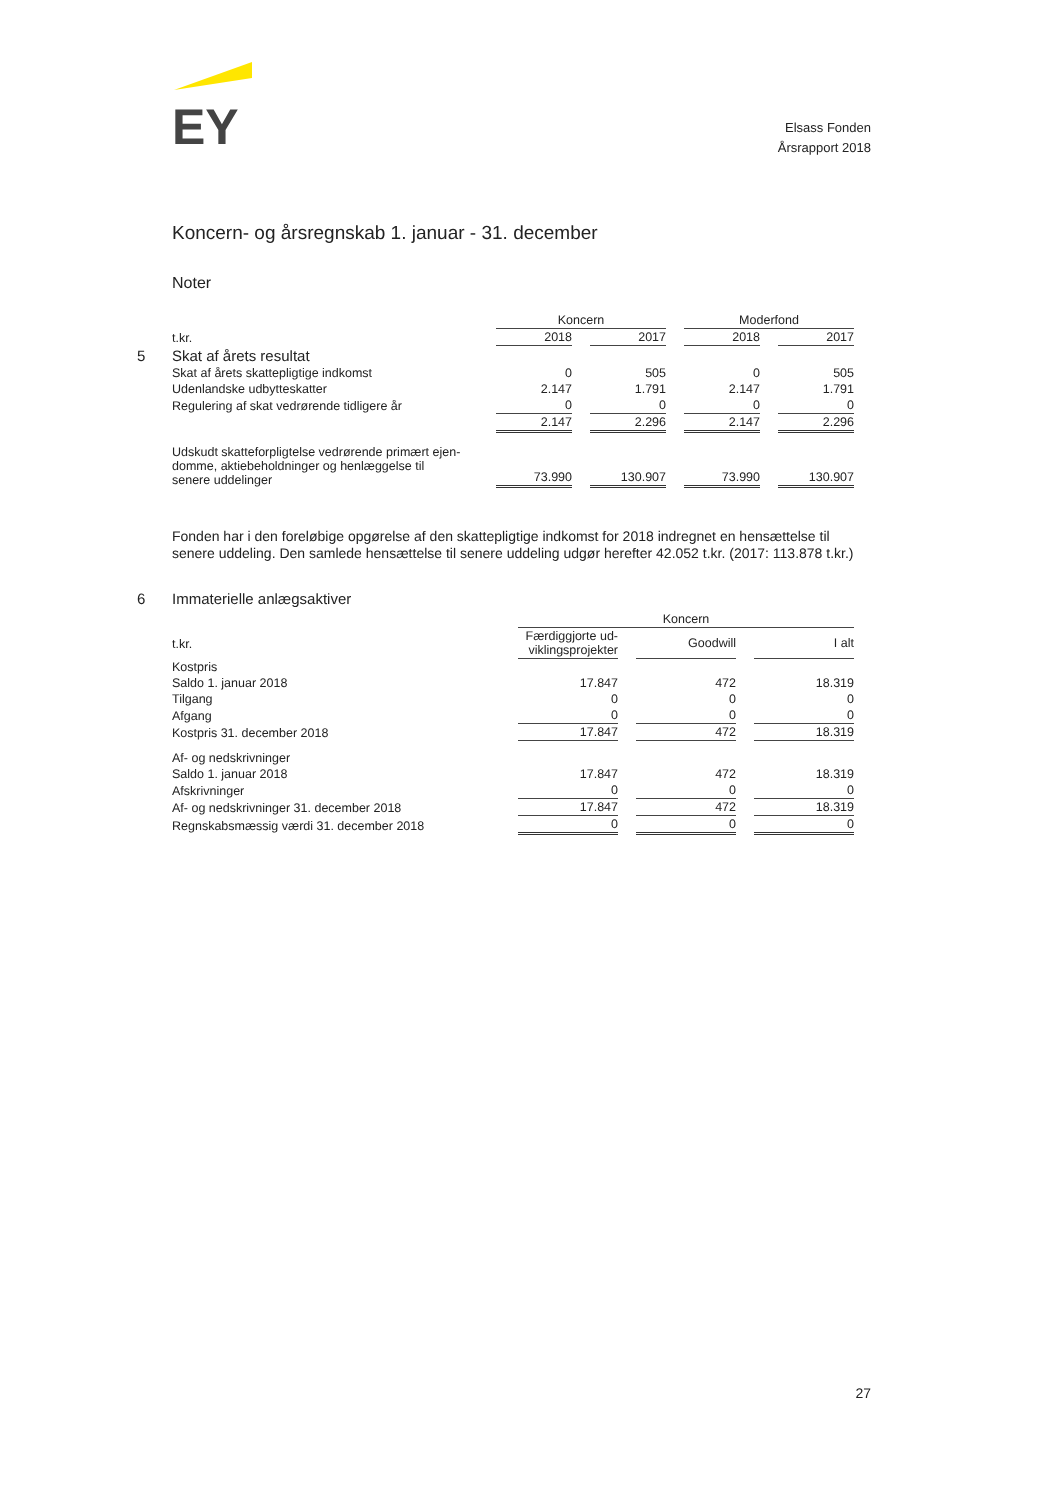EY
Elsass Fonden
Årsrapport 2018
Koncern- og årsregnskab 1. januar - 31. december
Noter
| | Koncern | | Moderfond | |
| --- | --- | --- | --- | --- |
| t.kr. | 2018 | 2017 | 2018 | 2017 |
| 5 Skat af årets resultat | | | | |
| Skat af årets skattepligtige indkomst | 0 | 505 | 0 | 505 |
| Udenlandske udbytteskatter | 2.147 | 1.791 | 2.147 | 1.791 |
| Regulering af skat vedrørende tidligere år | 0 | 0 | 0 | 0 |
| | 2.147 | 2.296 | 2.147 | 2.296 |
| Udskudt skatteforpligtelse vedrørende primært ejen- domme, aktiebeholdninger og henlæggelse til senere uddelinger | 73.990 | 130.907 | 73.990 | 130.907 |
Fonden har i den foreløbige opgørelse af den skattepligtige indkomst for 2018 indregnet en hensættelse til senere uddeling. Den samlede hensættelse til senere uddeling udgør herefter 42.052 t.kr. (2017: 113.878 t.kr.)
6 Immaterielle anlægsaktiver
| | Koncern | | |
| --- | --- | --- | --- |
| t.kr. | Færdiggjorte ud- viklingsprojekter | Goodwill | I alt |
| Kostpris | | | |
| Saldo 1. januar 2018 | 17.847 | 472 | 18.319 |
| Tilgang | 0 | 0 | 0 |
| Afgang | 0 | 0 | 0 |
| Kostpris 31. december 2018 | 17.847 | 472 | 18.319 |
| Af- og nedskrivninger | | | |
| Saldo 1. januar 2018 | 17.847 | 472 | 18.319 |
| Afskrivninger | 0 | 0 | 0 |
| Af- og nedskrivninger 31. december 2018 | 17.847 | 472 | 18.319 |
| Regnskabsmæssig værdi 31. december 2018 | 0 | 0 | 0 |
27